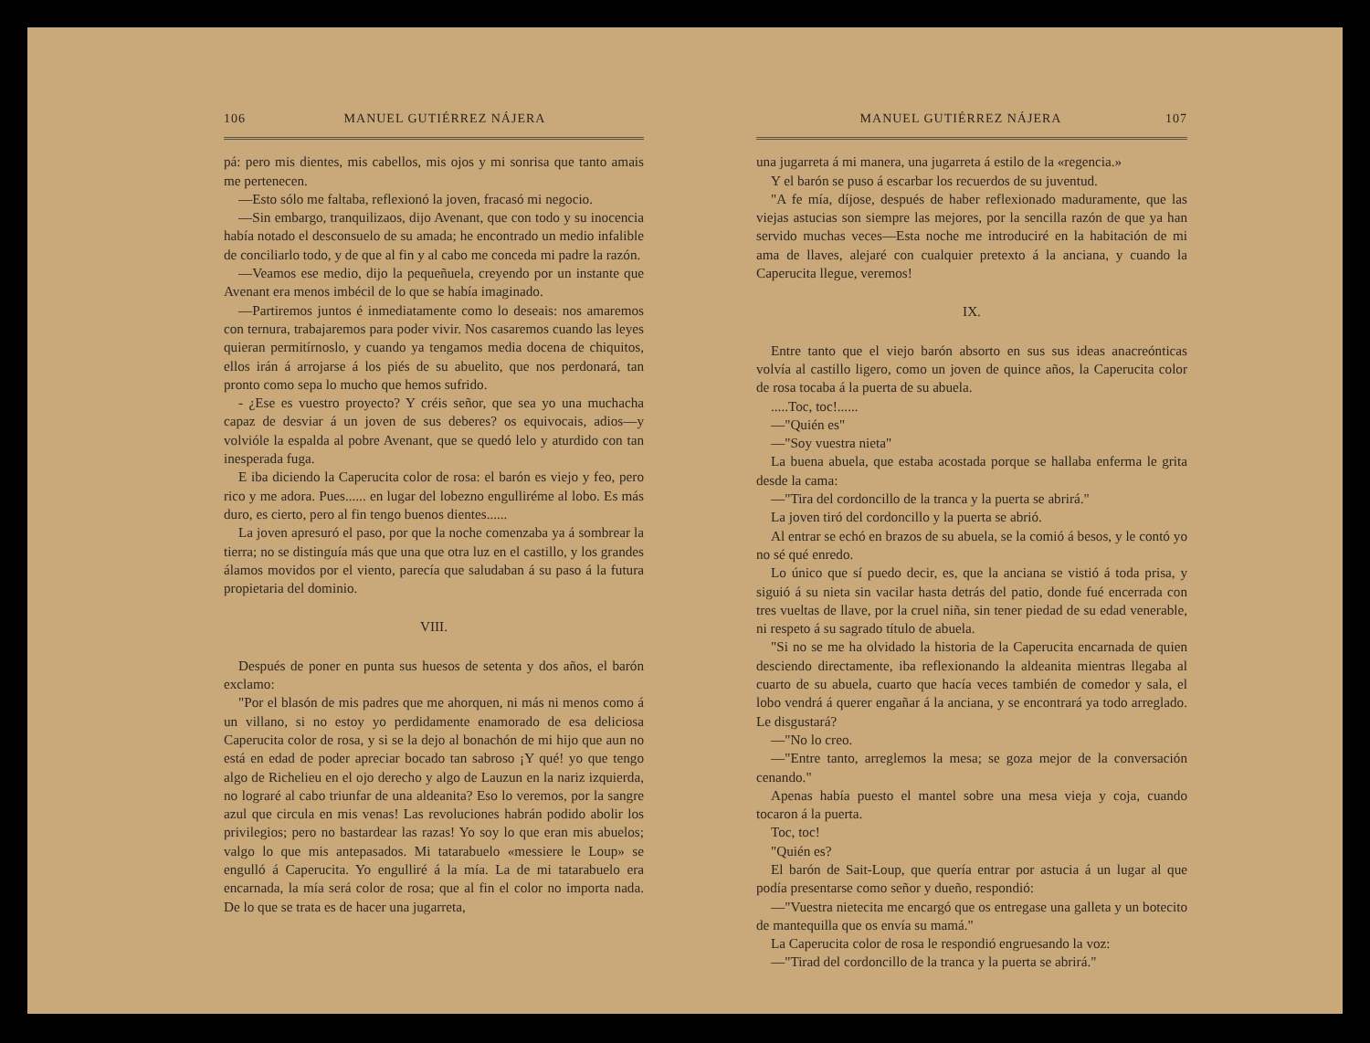106 MANUEL GUTIÉRREZ NÁJERA
pá: pero mis dientes, mis cabellos, mis ojos y mi sonrisa que tanto amais me pertenecen.
—Esto sólo me faltaba, reflexionó la joven, fracasó mi negocio.
—Sin embargo, tranquilizaos, dijo Avenant, que con todo y su inocencia había notado el desconsuelo de su amada; he encontrado un medio infalible de conciliarlo todo, y de que al fin y al cabo me conceda mi padre la razón.
—Veamos ese medio, dijo la pequeñuela, creyendo por un instante que Avenant era menos imbécil de lo que se había imaginado.
—Partiremos juntos é inmediatamente como lo deseais: nos amaremos con ternura, trabajaremos para poder vivir. Nos casaremos cuando las leyes quieran permitírnoslo, y cuando ya tengamos media docena de chiquitos, ellos irán á arrojarse á los piés de su abuelito, que nos perdonará, tan pronto como sepa lo mucho que hemos sufrido.
- ¿Ese es vuestro proyecto? Y créis señor, que sea yo una muchacha capaz de desviar á un joven de sus deberes? os equivocais, adios—y volvióle la espalda al pobre Avenant, que se quedó lelo y aturdido con tan inesperada fuga.
E iba diciendo la Caperucita color de rosa: el barón es viejo y feo, pero rico y me adora. Pues...... en lugar del lobezno engulliréme al lobo. Es más duro, es cierto, pero al fin tengo buenos dientes......
La joven apresuró el paso, por que la noche comenzaba ya á sombrear la tierra; no se distinguía más que una que otra luz en el castillo, y los grandes álamos movidos por el viento, parecía que saludaban á su paso á la futura propietaria del dominio.
VIII.
Después de poner en punta sus huesos de setenta y dos años, el barón exclamo:
"Por el blasón de mis padres que me ahorquen, ni más ni menos como á un villano, si no estoy yo perdidamente enamorado de esa deliciosa Caperucita color de rosa, y si se la dejo al bonachón de mi hijo que aun no está en edad de poder apreciar bocado tan sabroso ¡Y qué! yo que tengo algo de Richelieu en el ojo derecho y algo de Lauzun en la nariz izquierda, no lograré al cabo triunfar de una aldeanita? Eso lo veremos, por la sangre azul que circula en mis venas! Las revoluciones habrán podido abolir los privilegios; pero no bastardear las razas! Yo soy lo que eran mis abuelos; valgo lo que mis antepasados. Mi tatarabuelo «messiere le Loup» se engulló á Caperucita. Yo engulliré á la mía. La de mi tatarabuelo era encarnada, la mía será color de rosa; que al fin el color no importa nada. De lo que se trata es de hacer una jugarreta,
MANUEL GUTIÉRREZ NÁJERA 107
una jugarreta á mi manera, una jugarreta á estilo de la «regencia.»
Y el barón se puso á escarbar los recuerdos de su juventud.
"A fe mía, díjose, después de haber reflexionado maduramente, que las viejas astucias son siempre las mejores, por la sencilla razón de que ya han servido muchas veces—Esta noche me introduciré en la habitación de mi ama de llaves, alejaré con cualquier pretexto á la anciana, y cuando la Caperucita llegue, veremos!
IX.
Entre tanto que el viejo barón absorto en sus sus ideas anacreónticas volvía al castillo ligero, como un joven de quince años, la Caperucita color de rosa tocaba á la puerta de su abuela.
.....Toc, toc!......
—"Quién es"
—"Soy vuestra nieta"
La buena abuela, que estaba acostada porque se hallaba enferma le grita desde la cama:
—"Tira del cordoncillo de la tranca y la puerta se abrirá."
La joven tiró del cordoncillo y la puerta se abrió.
Al entrar se echó en brazos de su abuela, se la comió á besos, y le contó yo no sé qué enredo.
Lo único que sí puedo decir, es, que la anciana se vistió á toda prisa, y siguió á su nieta sin vacilar hasta detrás del patio, donde fué encerrada con tres vueltas de llave, por la cruel niña, sin tener piedad de su edad venerable, ni respeto á su sagrado título de abuela.
"Si no se me ha olvidado la historia de la Caperucita encarnada de quien desciendo directamente, iba reflexionando la aldeanita mientras llegaba al cuarto de su abuela, cuarto que hacía veces también de comedor y sala, el lobo vendrá á querer engañar á la anciana, y se encontrará ya todo arreglado. Le disgustará?
—"No lo creo.
—"Entre tanto, arreglemos la mesa; se goza mejor de la conversación cenando."
Apenas había puesto el mantel sobre una mesa vieja y coja, cuando tocaron á la puerta.
Toc, toc!
"Quién es?
El barón de Sait-Loup, que quería entrar por astucia á un lugar al que podía presentarse como señor y dueño, respondió:
—"Vuestra nietecita me encargó que os entregase una galleta y un botecito de mantequilla que os envía su mamá."
La Caperucita color de rosa le respondió engruesando la voz:
—"Tirad del cordoncillo de la tranca y la puerta se abrirá."